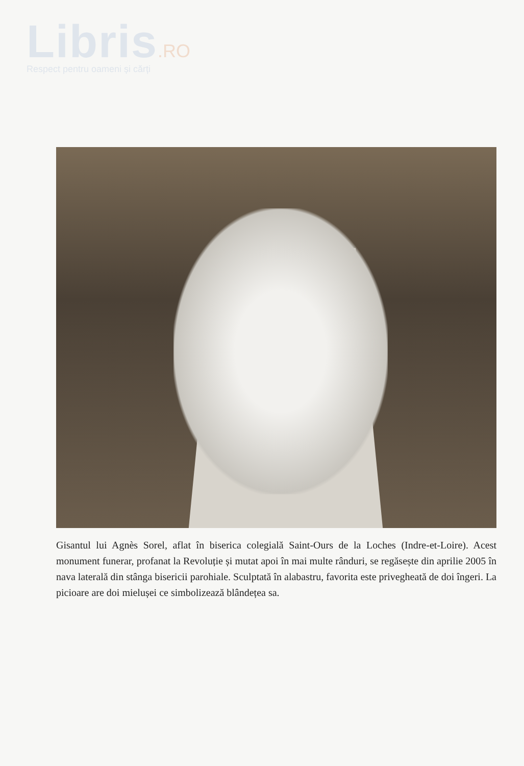Libris.RO
Respect pentru oameni și cărți
Gisantul lui Agnès Sorel, aflat în biserica colegială Saint-Ours de la Loches (Indre-et-Loire). Acest monument funerar, profanat la Revoluție și mutat apoi în mai multe rânduri, se regăsește din aprilie 2005 în nava laterală din stânga bisericii parohiale. Sculptată în alabastru, favorita este privegheată de doi îngeri. La picioare are doi mielușei ce simbolizează blândețea sa.